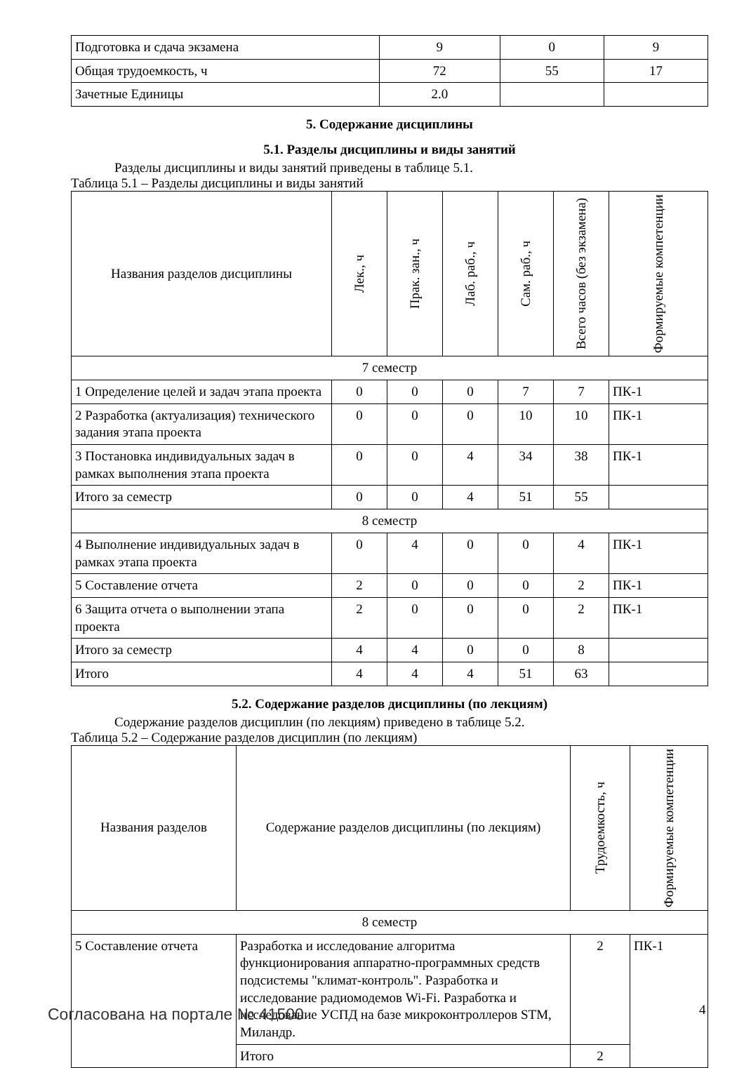| Подготовка и сдача экзамена | 9 | 0 | 9 |
| Общая трудоемкость, ч | 72 | 55 | 17 |
| Зачетные Единицы | 2.0 | | |
5. Содержание дисциплины
5.1. Разделы дисциплины и виды занятий
Разделы дисциплины и виды занятий приведены в таблице 5.1.
Таблица 5.1 – Разделы дисциплины и виды занятий
| Названия разделов дисциплины | Лек., ч | Прак. зан., ч | Лаб. раб., ч | Сам. раб., ч | Всего часов (без экзамена) | Формируемые компетенции |
| --- | --- | --- | --- | --- | --- | --- |
| 7 семестр | | | | | | |
| 1 Определение целей и задач этапа проекта | 0 | 0 | 0 | 7 | 7 | ПК-1 |
| 2 Разработка (актуализация) технического задания этапа проекта | 0 | 0 | 0 | 10 | 10 | ПК-1 |
| 3 Постановка индивидуальных задач в рамках выполнения этапа проекта | 0 | 0 | 4 | 34 | 38 | ПК-1 |
| Итого за семестр | 0 | 0 | 4 | 51 | 55 | |
| 8 семестр | | | | | | |
| 4 Выполнение индивидуальных задач в рамках этапа проекта | 0 | 4 | 0 | 0 | 4 | ПК-1 |
| 5 Составление отчета | 2 | 0 | 0 | 0 | 2 | ПК-1 |
| 6 Защита отчета о выполнении этапа проекта | 2 | 0 | 0 | 0 | 2 | ПК-1 |
| Итого за семестр | 4 | 4 | 0 | 0 | 8 | |
| Итого | 4 | 4 | 4 | 51 | 63 | |
5.2. Содержание разделов дисциплины (по лекциям)
Содержание разделов дисциплин (по лекциям) приведено в таблице 5.2.
Таблица 5.2 – Содержание разделов дисциплин (по лекциям)
| Названия разделов | Содержание разделов дисциплины (по лекциям) | Трудоемкость, ч | Формируемые компетенции |
| --- | --- | --- | --- |
| 8 семестр | | | |
| 5 Составление отчета | Разработка и исследование алгоритма функционирования аппаратно-программных средств подсистемы "климат-контроль". Разработка и исследование радиомодемов Wi-Fi. Разработка и исследование УСПД на базе микроконтроллеров STM, Миландр. | 2 | ПК-1 |
| | Итого | 2 | |
Согласована на портале № 41500 4